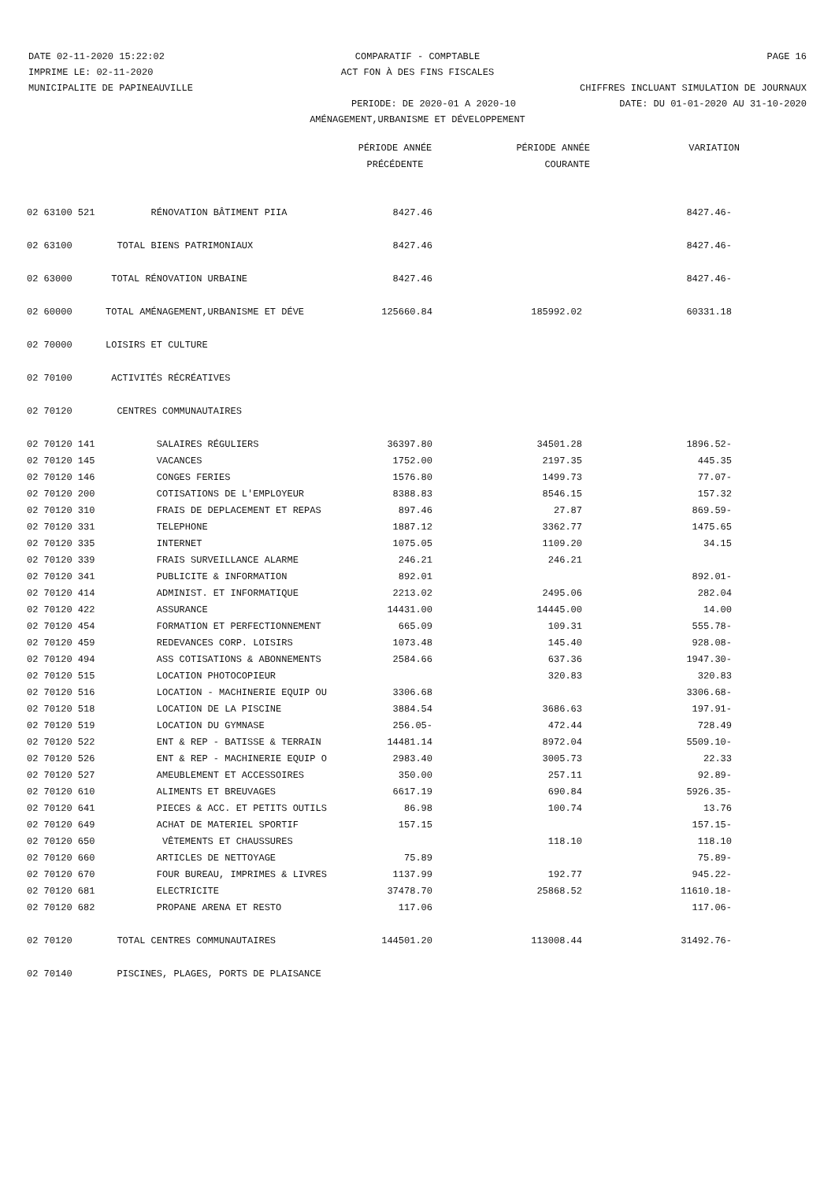DATE 02-11-2020 15:22:02 COMPARATIF - COMPTABLE PAGE 16
IMPRIME LE: 02-11-2020 ACT FON À DES FINS FISCALES
MUNICIPALITE DE PAPINEAUVILLE CHIFFRES INCLUANT SIMULATION DE JOURNAUX
PERIODE: DE 2020-01 A 2020-10 DATE: DU 01-01-2020 AU 31-10-2020
AMÉNAGEMENT,URBANISME ET DÉVELOPPEMENT
| | | PÉRIODE ANNÉE | PÉRIODE ANNÉE | VARIATION |
| | | PRÉCÉDENTE | COURANTE | |
| 02 63100 521 | RÉNOVATION BÂTIMENT PIIA | 8427.46 | | 8427.46- |
| 02 63100 | TOTAL BIENS PATRIMONIAUX | 8427.46 | | 8427.46- |
| 02 63000 | TOTAL RÉNOVATION URBAINE | 8427.46 | | 8427.46- |
| 02 60000 | TOTAL AMÉNAGEMENT,URBANISME ET DÉVE | 125660.84 | 185992.02 | 60331.18 |
| 02 70000 | LOISIRS ET CULTURE | | | |
| 02 70100 | ACTIVITÉS RÉCRÉATIVES | | | |
| 02 70120 | CENTRES COMMUNAUTAIRES | | | |
| 02 70120 141 | SALAIRES RÉGULIERS | 36397.80 | 34501.28 | 1896.52- |
| 02 70120 145 | VACANCES | 1752.00 | 2197.35 | 445.35 |
| 02 70120 146 | CONGES FERIES | 1576.80 | 1499.73 | 77.07- |
| 02 70120 200 | COTISATIONS DE L'EMPLOYEUR | 8388.83 | 8546.15 | 157.32 |
| 02 70120 310 | FRAIS DE DEPLACEMENT ET REPAS | 897.46 | 27.87 | 869.59- |
| 02 70120 331 | TELEPHONE | 1887.12 | 3362.77 | 1475.65 |
| 02 70120 335 | INTERNET | 1075.05 | 1109.20 | 34.15 |
| 02 70120 339 | FRAIS SURVEILLANCE ALARME | 246.21 | 246.21 | |
| 02 70120 341 | PUBLICITE & INFORMATION | 892.01 | | 892.01- |
| 02 70120 414 | ADMINIST. ET INFORMATIQUE | 2213.02 | 2495.06 | 282.04 |
| 02 70120 422 | ASSURANCE | 14431.00 | 14445.00 | 14.00 |
| 02 70120 454 | FORMATION ET PERFECTIONNEMENT | 665.09 | 109.31 | 555.78- |
| 02 70120 459 | REDEVANCES CORP. LOISIRS | 1073.48 | 145.40 | 928.08- |
| 02 70120 494 | ASS COTISATIONS & ABONNEMENTS | 2584.66 | 637.36 | 1947.30- |
| 02 70120 515 | LOCATION PHOTOCOPIEUR | | 320.83 | 320.83 |
| 02 70120 516 | LOCATION - MACHINERIE EQUIP OU | 3306.68 | | 3306.68- |
| 02 70120 518 | LOCATION DE LA PISCINE | 3884.54 | 3686.63 | 197.91- |
| 02 70120 519 | LOCATION DU GYMNASE | 256.05- | 472.44 | 728.49 |
| 02 70120 522 | ENT & REP - BATISSE & TERRAIN | 14481.14 | 8972.04 | 5509.10- |
| 02 70120 526 | ENT & REP - MACHINERIE EQUIP O | 2983.40 | 3005.73 | 22.33 |
| 02 70120 527 | AMEUBLEMENT ET ACCESSOIRES | 350.00 | 257.11 | 92.89- |
| 02 70120 610 | ALIMENTS ET BREUVAGES | 6617.19 | 690.84 | 5926.35- |
| 02 70120 641 | PIECES & ACC. ET PETITS OUTILS | 86.98 | 100.74 | 13.76 |
| 02 70120 649 | ACHAT DE MATERIEL SPORTIF | 157.15 | | 157.15- |
| 02 70120 650 | VÊTEMENTS ET CHAUSSURES | | 118.10 | 118.10 |
| 02 70120 660 | ARTICLES DE NETTOYAGE | 75.89 | | 75.89- |
| 02 70120 670 | FOUR BUREAU, IMPRIMES & LIVRES | 1137.99 | 192.77 | 945.22- |
| 02 70120 681 | ELECTRICITE | 37478.70 | 25868.52 | 11610.18- |
| 02 70120 682 | PROPANE ARENA ET RESTO | 117.06 | | 117.06- |
| 02 70120 | TOTAL CENTRES COMMUNAUTAIRES | 144501.20 | 113008.44 | 31492.76- |
| 02 70140 | PISCINES, PLAGES, PORTS DE PLAISANCE | | | |